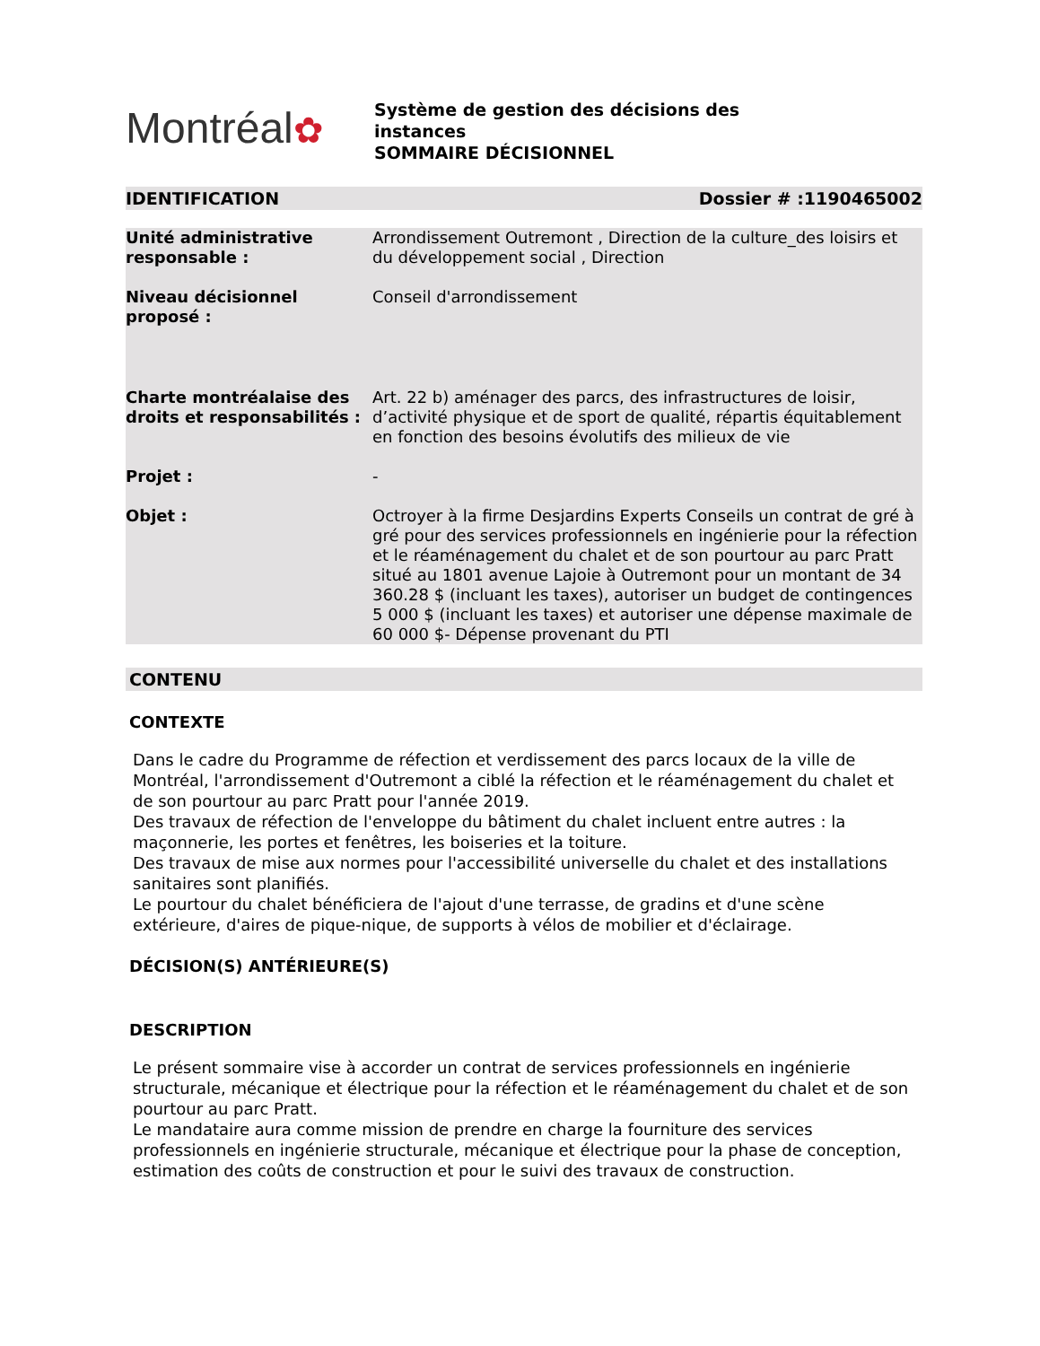Montréal✿
Système de gestion des décisions des
instances
SOMMAIRE DÉCISIONNEL
IDENTIFICATION Dossier # :1190465002
| Unité administrative responsable : | Arrondissement Outremont , Direction de la culture_des loisirs et du développement social , Direction |
| Niveau décisionnel proposé : | Conseil d'arrondissement |
| Charte montréalaise des droits et responsabilités : | Art. 22 b) aménager des parcs, des infrastructures de loisir, d’activité physique et de sport de qualité, répartis équitablement en fonction des besoins évolutifs des milieux de vie |
| Projet : | - |
| Objet : | Octroyer à la firme Desjardins Experts Conseils un contrat de gré à gré pour des services professionnels en ingénierie pour la réfection et le réaménagement du chalet et de son pourtour au parc Pratt situé au 1801 avenue Lajoie à Outremont pour un montant de 34 360.28 $ (incluant les taxes), autoriser un budget de contingences 5 000 $ (incluant les taxes) et autoriser une dépense maximale de 60 000 $- Dépense provenant du PTI |
CONTENU
CONTEXTE
Dans le cadre du Programme de réfection et verdissement des parcs locaux de la ville de Montréal, l'arrondissement d'Outremont a ciblé la réfection et le réaménagement du chalet et de son pourtour au parc Pratt pour l'année 2019.
Des travaux de réfection de l'enveloppe du bâtiment du chalet incluent entre autres : la maçonnerie, les portes et fenêtres, les boiseries et la toiture.
Des travaux de mise aux normes pour l'accessibilité universelle du chalet et des installations sanitaires sont planifiés.
Le pourtour du chalet bénéficiera de l'ajout d'une terrasse, de gradins et d'une scène extérieure, d'aires de pique-nique, de supports à vélos de mobilier et d'éclairage.
DÉCISION(S) ANTÉRIEURE(S)
DESCRIPTION
Le présent sommaire vise à accorder un contrat de services professionnels en ingénierie structurale, mécanique et électrique pour la réfection et le réaménagement du chalet et de son pourtour au parc Pratt.
Le mandataire aura comme mission de prendre en charge la fourniture des services professionnels en ingénierie structurale, mécanique et électrique pour la phase de conception, estimation des coûts de construction et pour le suivi des travaux de construction.